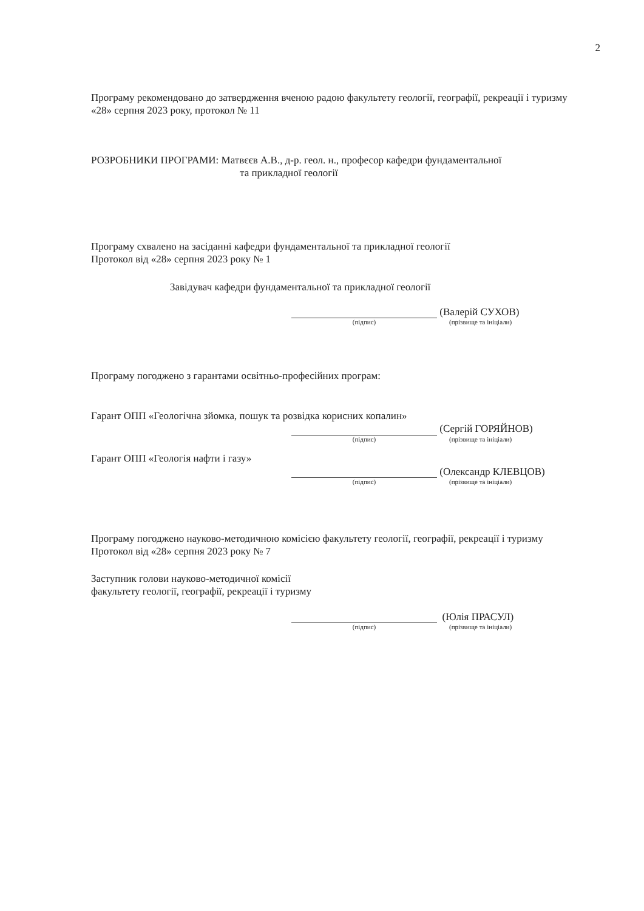2
Програму рекомендовано до затвердження вченою радою факультету геології, географії, рекреації і туризму
«28» серпня 2023 року, протокол № 11
РОЗРОБНИКИ ПРОГРАМИ: Матвєєв А.В., д-р. геол. н., професор кафедри фундаментальної
та прикладної геології
Програму схвалено на засіданні кафедри фундаментальної та прикладної геології
Протокол від «28» серпня 2023 року № 1
Завідувач кафедри фундаментальної та прикладної геології
(Валерій СУХОВ)
(підпис) (прізвище та ініціали)
Програму погоджено з гарантами освітньо-професійних програм:
Гарант ОПП «Геологічна зйомка, пошук та розвідка корисних копалин»
(Сергій ГОРЯЙНОВ)
(підпис) (прізвище та ініціали)
Гарант ОПП «Геологія нафти і газу»
(Олександр КЛЕВЦОВ)
(підпис) (прізвище та ініціали)
Програму погоджено науково-методичною комісією факультету геології, географії, рекреації і туризму
Протокол від «28» серпня 2023 року № 7
Заступник голови науково-методичної комісії
факультету геології, географії, рекреації і туризму
(Юлія ПРАСУЛ)
(підпис) (прізвище та ініціали)